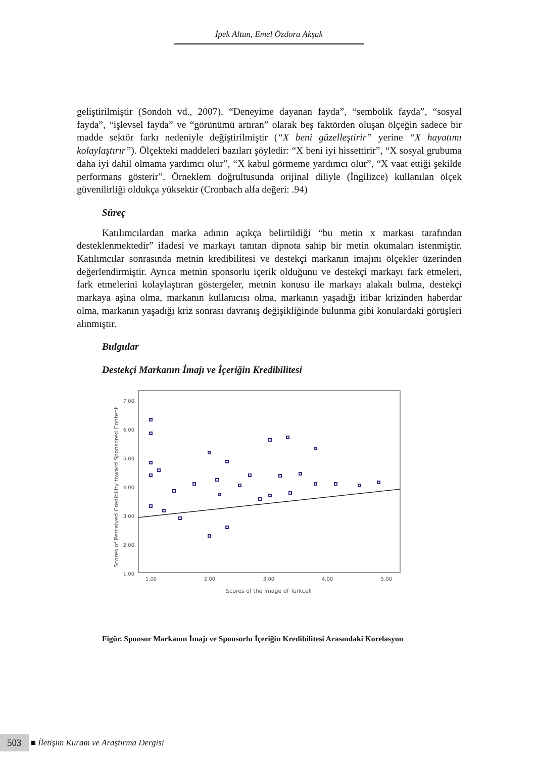İpek Altun, Emel Özdora Akşak
geliştirilmiştir (Sondoh vd., 2007). “Deneyime dayanan fayda”, “sembolik fayda”, “sosyal fayda”, “işlevsel fayda” ve “görünümü artıran” olarak beş faktörden oluşan ölçeğin sadece bir madde sektör farkı nedeniyle değiştirilmiştir (“X beni güzelleştirir” yerine “X hayatımı kolaylaştırır”). Ölçekteki maddeleri bazıları şöyledir: “X beni iyi hissettirir”, “X sosyal grubuma daha iyi dahil olmama yardımcı olur”, “X kabul görmeme yardımcı olur”, “X vaat ettiği şekilde performans gösterir”. Örneklem doğrultusunda orijinal diliyle (İngilizce) kullanılan ölçek güvenilirliği oldukça yüksektir (Cronbach alfa değeri: .94)
Süreç
Katılımcılardan marka adının açıkça belirtildiği “bu metin x markası tarafından desteklenmektedir” ifadesi ve markayı tanıtan dipnota sahip bir metin okumaları istenmiştir. Katılımcılar sonrasında metnin kredibilitesi ve destekçi markanın imajını ölçekler üzerinden değerlendirmiştir. Ayrıca metnin sponsorlu içerik olduğunu ve destekçi markayı fark etmeleri, fark etmelerini kolaylaştıran göstergeler, metnin konusu ile markayı alakalı bulma, destekçi markaya aşina olma, markanın kullanıcısı olma, markanın yaşadığı itibar krizinden haberdar olma, markanın yaşadığı kriz sonrası davranış değişikliğinde bulunma gibi konulardaki görüşleri alınmıştır.
Bulgular
Destekçi Markanın İmajı ve İçeriğin Kredibilitesi
7,00
6,00
5,00
4,00
3,00
2,00
1,00
1,00
2,00
3,00
4,00
5,00
Scores of the Image of Turkcell
Scores of Perceived Credibility toward Sponsored Content
Figür. Sponsor Markanın İmajı ve Sponsorlu İçeriğin Kredibilitesi Arasındaki Korelasyon
503 ■ İletişim Kuram ve Araştırma Dergisi